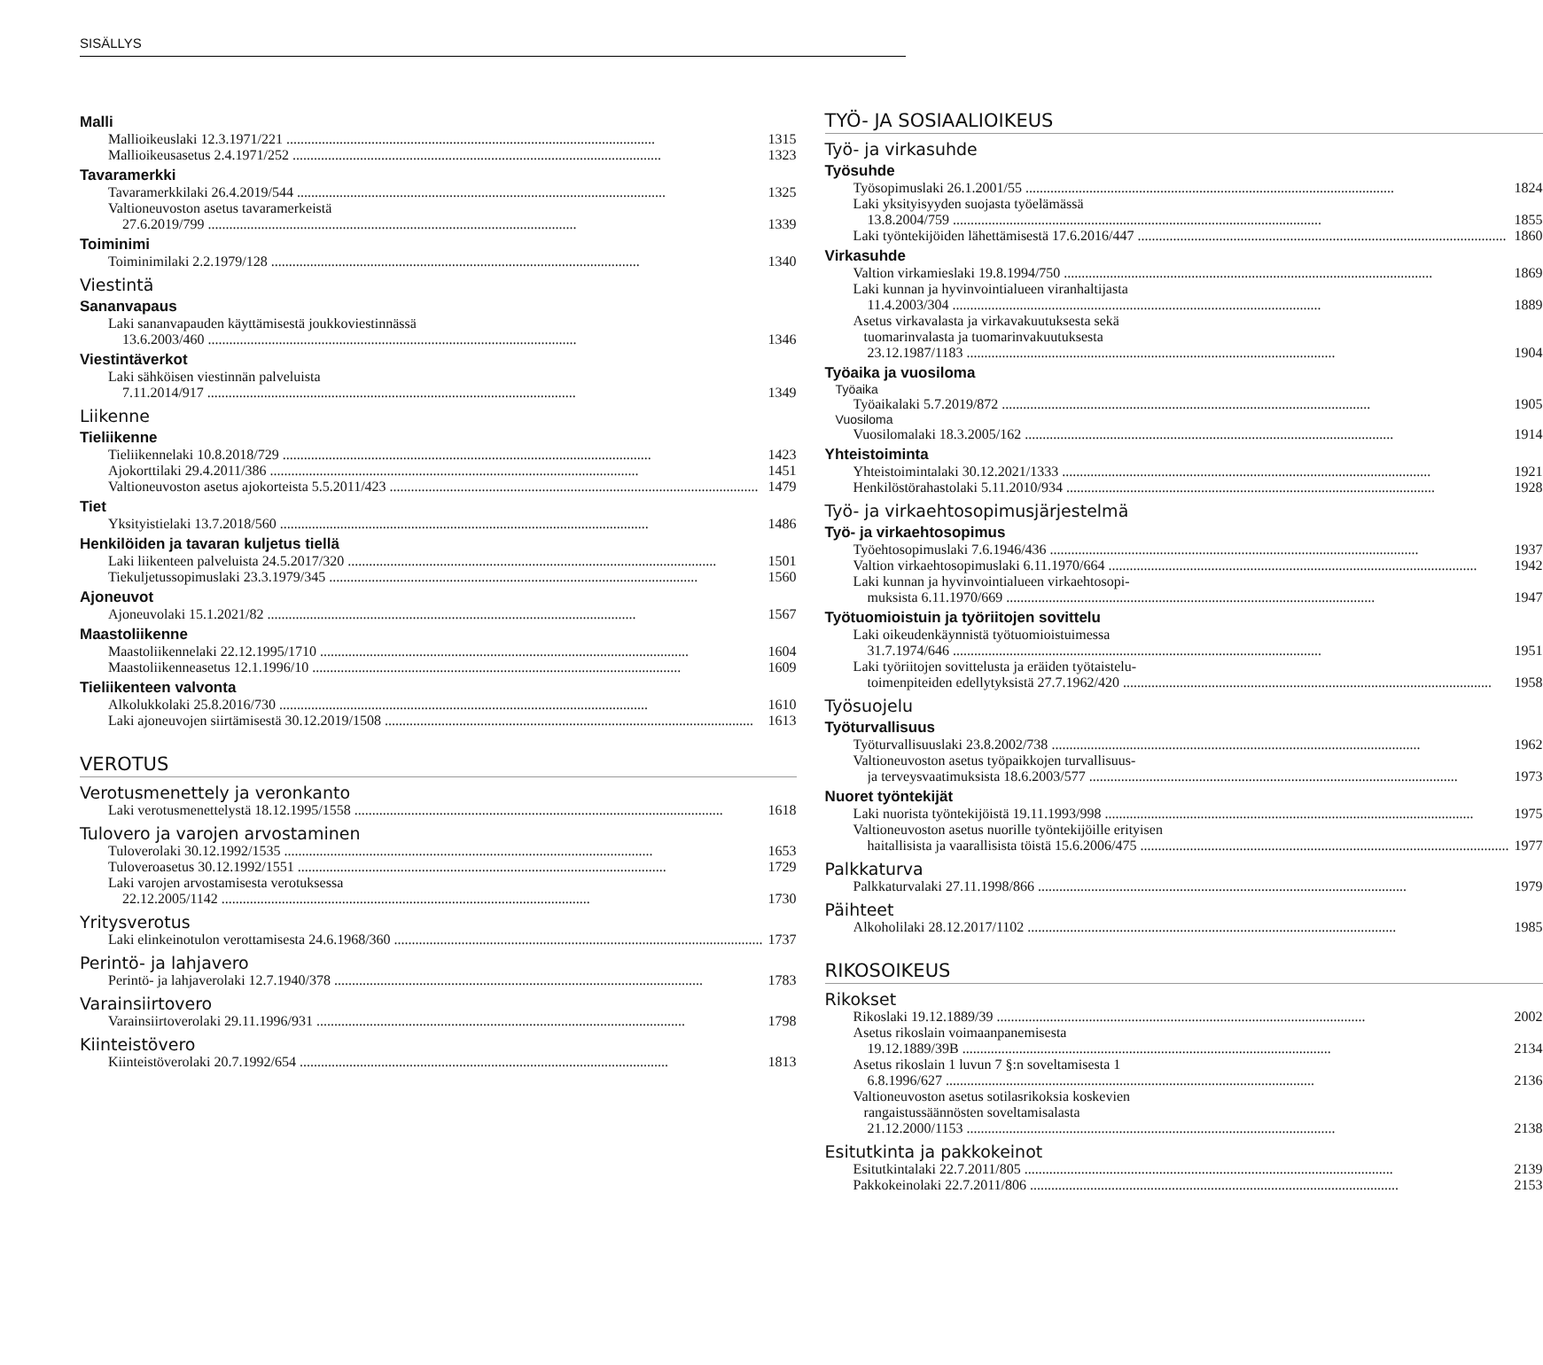SISÄLLYS
Malli
Mallioikeuslaki 12.3.1971/221 1315
Mallioikeusasetus 2.4.1971/252 1323
Tavaramerkki
Tavaramerkkilaki 26.4.2019/544 1325
Valtioneuvoston asetus tavaramerkeistä
27.6.2019/799 1339
Toiminimi
Toiminimilaki 2.2.1979/128 1340
Viestintä
Sananvapaus
Laki sananvapauden käyttämisestä joukkoviestinnässä
13.6.2003/460 1346
Viestintäverkot
Laki sähköisen viestinnän palveluista
7.11.2014/917 1349
Liikenne
Tieliikenne
Tieliikennelaki 10.8.2018/729 1423
Ajokorttilaki 29.4.2011/386 1451
Valtioneuvoston asetus ajokorteista 5.5.2011/423 1479
Tiet
Yksityistielaki 13.7.2018/560 1486
Henkilöiden ja tavaran kuljetus tiellä
Laki liikenteen palveluista 24.5.2017/320 1501
Tiekuljetussopimuslaki 23.3.1979/345 1560
Ajoneuvot
Ajoneuvolaki 15.1.2021/82 1567
Maastoliikenne
Maastoliikennelaki 22.12.1995/1710 1604
Maastoliikenneasetus 12.1.1996/10 1609
Tieliikenteen valvonta
Alkolukkolaki 25.8.2016/730 1610
Laki ajoneuvojen siirtämisestä 30.12.2019/1508 1613
VEROTUS
Verotusmenettely ja veronkanto
Laki verotusmenettelystä 18.12.1995/1558 1618
Tulovero ja varojen arvostaminen
Tuloverolaki 30.12.1992/1535 1653
Tuloveroasetus 30.12.1992/1551 1729
Laki varojen arvostamisesta verotuksessa
22.12.2005/1142 1730
Yritysverotus
Laki elinkeinotulon verottamisesta 24.6.1968/360 1737
Perintö- ja lahjavero
Perintö- ja lahjaverolaki 12.7.1940/378 1783
Varainsiirtovero
Varainsiirtoverolaki 29.11.1996/931 1798
Kiinteistövero
Kiinteistöverolaki 20.7.1992/654 1813
TYÖ- JA SOSIAALIOIKEUS
Työ- ja virkasuhde
Työsuhde
Työsopimuslaki 26.1.2001/55 1824
Laki yksityisyyden suojasta työelämässä
13.8.2004/759 1855
Laki työntekijöiden lähettämisestä 17.6.2016/447 1860
Virkasuhde
Valtion virkamieslaki 19.8.1994/750 1869
Laki kunnan ja hyvinvointialueen viranhaltijasta
11.4.2003/304 1889
Asetus virkavalasta ja virkavakuutuksesta sekä
tuomarinvalasta ja tuomarinvakuutuksesta
23.12.1987/1183 1904
Työaika ja vuosiloma
Työaika
Työaikalaki 5.7.2019/872 1905
Vuosiloma
Vuosilomalaki 18.3.2005/162 1914
Yhteistoiminta
Yhteistoimintalaki 30.12.2021/1333 1921
Henkilöstörahastolaki 5.11.2010/934 1928
Työ- ja virkaehtosopimusjärjestelmä
Työ- ja virkaehtosopimus
Työehtosopimuslaki 7.6.1946/436 1937
Valtion virkaehtosopimuslaki 6.11.1970/664 1942
Laki kunnan ja hyvinvointialueen virkaehtosopi-
muksista 6.11.1970/669 1947
Työtuomioistuin ja työriitojen sovittelu
Laki oikeudenkäynnistä työtuomioistuimessa
31.7.1974/646 1951
Laki työriitojen sovittelusta ja eräiden työtaistelu-
toimenpiteiden edellytyksistä 27.7.1962/420 1958
Työsuojelu
Työturvallisuus
Työturvallisuuslaki 23.8.2002/738 1962
Valtioneuvoston asetus työpaikkojen turvallisuus-
ja terveysvaatimuksista 18.6.2003/577 1973
Nuoret työntekijät
Laki nuorista työntekijöistä 19.11.1993/998 1975
Valtioneuvoston asetus nuorille työntekijöille erityisen
haitallisista ja vaarallisista töistä 15.6.2006/475 1977
Palkkaturva
Palkkaturvalaki 27.11.1998/866 1979
Päihteet
Alkoholilaki 28.12.2017/1102 1985
RIKOSOIKEUS
Rikokset
Rikoslaki 19.12.1889/39 2002
Asetus rikoslain voimaanpanemisesta
19.12.1889/39B 2134
Asetus rikoslain 1 luvun 7 §:n soveltamisesta 1
6.8.1996/627 2136
Valtioneuvoston asetus sotilasrikoksia koskevien
rangaistussäännösten soveltamisalasta
21.12.2000/1153 2138
Esitutkinta ja pakkokeinot
Esitutkintalaki 22.7.2011/805 2139
Pakkokeinolaki 22.7.2011/806 2153